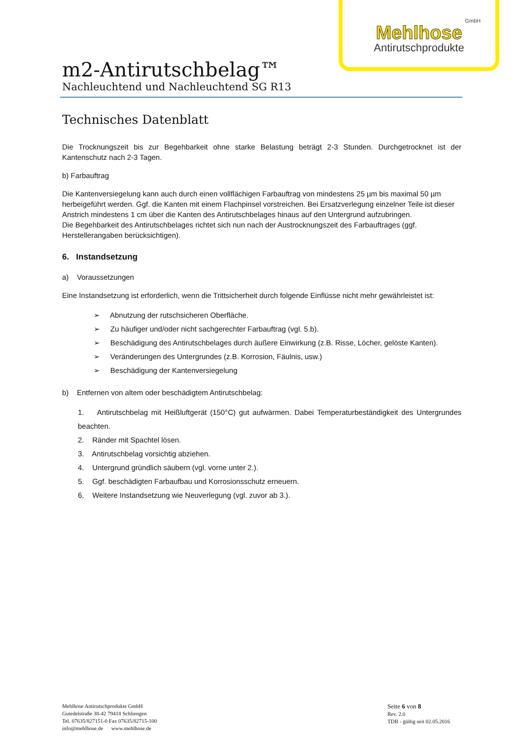GmbH
Mehlhose
Antirutschprodukte
m2-Antirutschbelag™
Nachleuchtend und Nachleuchtend SG R13
Technisches Datenblatt
Die Trocknungszeit bis zur Begehbarkeit ohne starke Belastung beträgt 2-3 Stunden. Durchgetrocknet ist der Kantenschutz nach 2-3 Tagen.
b) Farbauftrag
Die Kantenversiegelung kann auch durch einen vollflächigen Farbauftrag von mindestens 25 µm bis maximal 50 µm herbeigeführt werden. Ggf. die Kanten mit einem Flachpinsel vorstreichen. Bei Ersatzverlegung einzelner Teile ist dieser Anstrich mindestens 1 cm über die Kanten des Antirutschbelages hinaus auf den Untergrund aufzubringen.
Die Begehbarkeit des Antirutschbelages richtet sich nun nach der Austrocknungszeit des Farbauftrages (ggf. Herstellerangaben berücksichtigen).
6. Instandsetzung
a) Voraussetzungen
Eine Instandsetzung ist erforderlich, wenn die Trittsicherheit durch folgende Einflüsse nicht mehr gewährleistet ist:
➢ Abnutzung der rutschsicheren Oberfläche.
➢ Zu häufiger und/oder nicht sachgerechter Farbauftrag (vgl. 5.b).
➢ Beschädigung des Antirutschbelages durch äußere Einwirkung (z.B. Risse, Löcher, gelöste Kanten).
➢ Veränderungen des Untergrundes (z.B. Korrosion, Fäulnis, usw.)
➢ Beschädigung der Kantenversiegelung
b) Entfernen von altem oder beschädigtem Antirutschbelag:
1. Antirutschbelag mit Heißluftgerät (150°C) gut aufwärmen. Dabei Temperaturbeständigkeit des Untergrundes beachten.
2. Ränder mit Spachtel lösen.
3. Antirutschbelag vorsichtig abziehen.
4. Untergrund gründlich säubern (vgl. vorne unter 2.).
5. Ggf. beschädigten Farbaufbau und Korrosionsschutz erneuern.
6. Weitere Instandsetzung wie Neuverlegung (vgl. zuvor ab 3.).
Mehlhose Antirutschprodukte GmbH
Gutedelstraße 38-42 79418 Schliengen
Tel. 07635/827151-0 Fax 07635/82715-100
info@mehlhose.de www.mehlhose.de
Seite 6 von 8
Rev. 2.0
TDB - gültig seit 02.05.2016